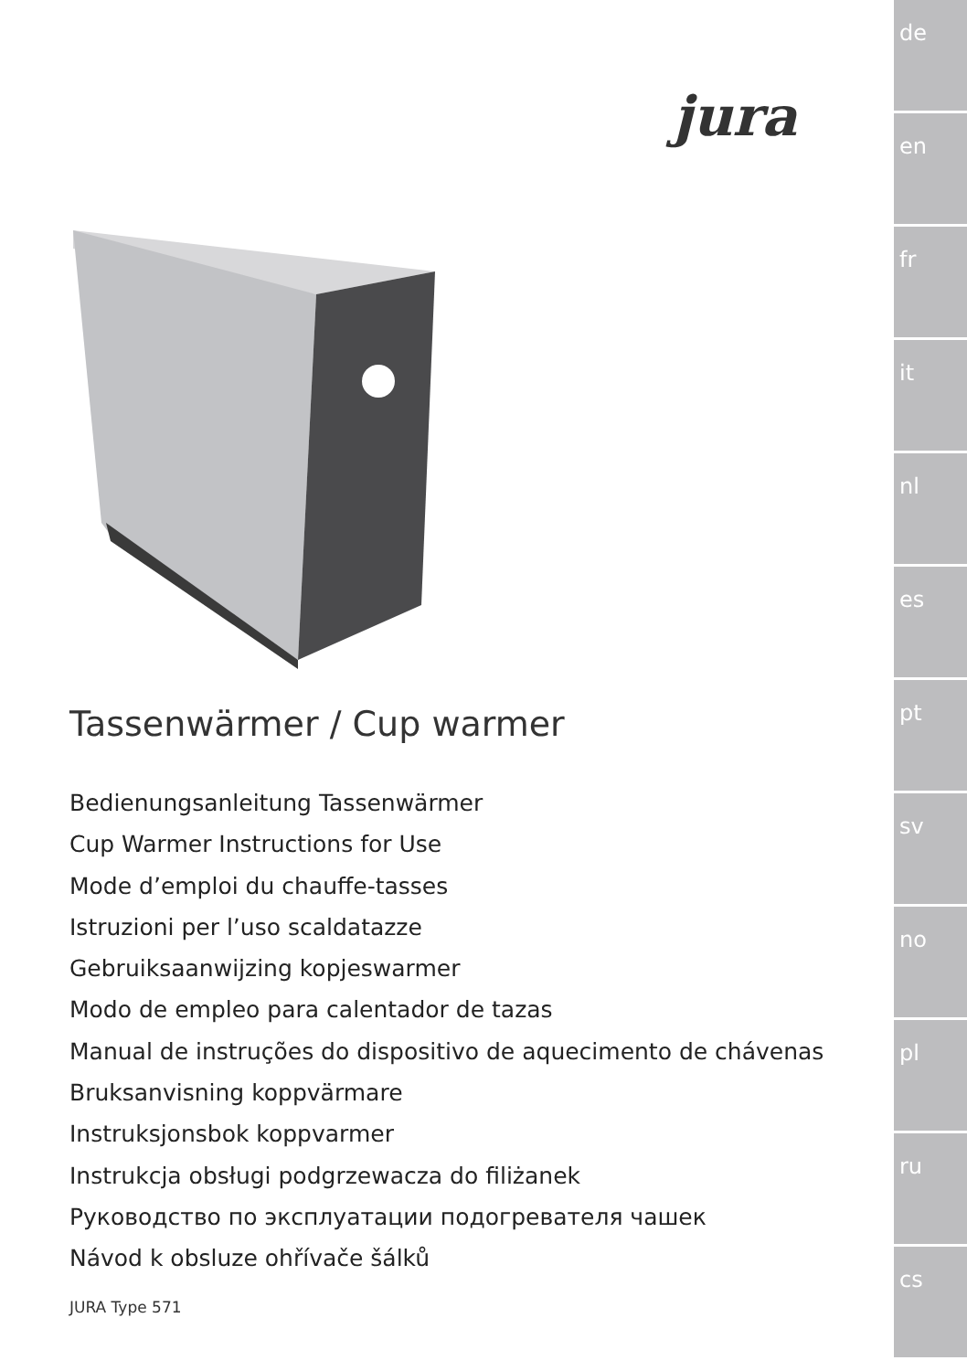de
en
fr
it
nl
es
pt
sv
no
pl
ru
cs
jura
Tassenwärmer / Cup warmer
Bedienungsanleitung Tassenwärmer
Cup Warmer Instructions for Use
Mode d’emploi du chauffe-tasses
Istruzioni per l’uso scaldatazze
Gebruiksaanwijzing kopjeswarmer
Modo de empleo para calentador de tazas
Manual de instruções do dispositivo de aquecimento de chávenas
Bruksanvisning koppvärmare
Instruksjonsbok koppvarmer
Instrukcja obsługi podgrzewacza do filiżanek
Руководство по эксплуатации подогревателя чашек
Návod k obsluze ohřívače šálků
JURA Type 571